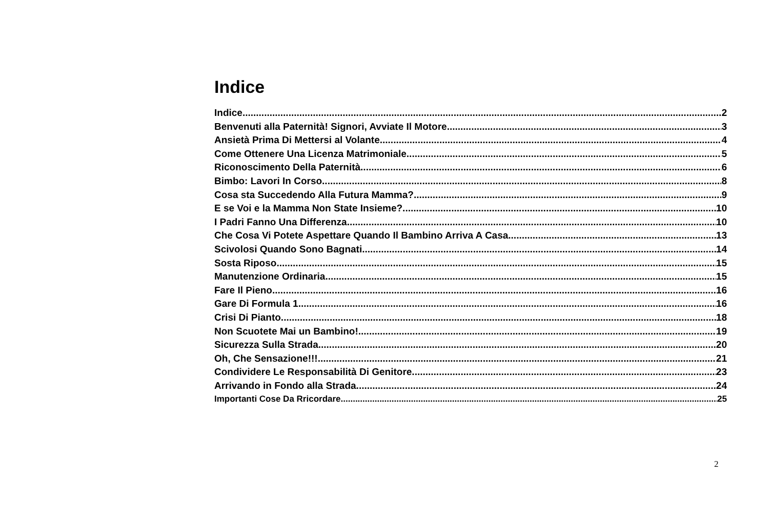Indice
Indice 2
Benvenuti alla Paternità! Signori, Avviate Il Motore 3
Ansietà Prima Di Mettersi al Volante 4
Come Ottenere Una Licenza Matrimoniale 5
Riconoscimento Della Paternità 6
Bimbo: Lavori In Corso 8
Cosa sta Succedendo Alla Futura Mamma? 9
E se Voi e la Mamma Non State Insieme? 10
I Padri Fanno Una Differenza 10
Che Cosa Vi Potete Aspettare Quando Il Bambino Arriva A Casa 13
Scivolosi Quando Sono Bagnati 14
Sosta Riposo 15
Manutenzione Ordinaria 15
Fare Il Pieno 16
Gare Di Formula 1 16
Crisi Di Pianto 18
Non Scuotete Mai un Bambino! 19
Sicurezza Sulla Strada 20
Oh, Che Sensazione!!! 21
Condividere Le Responsabilità Di Genitore 23
Arrivando in Fondo alla Strada 24
Importanti Cose Da Rricordare 25
2